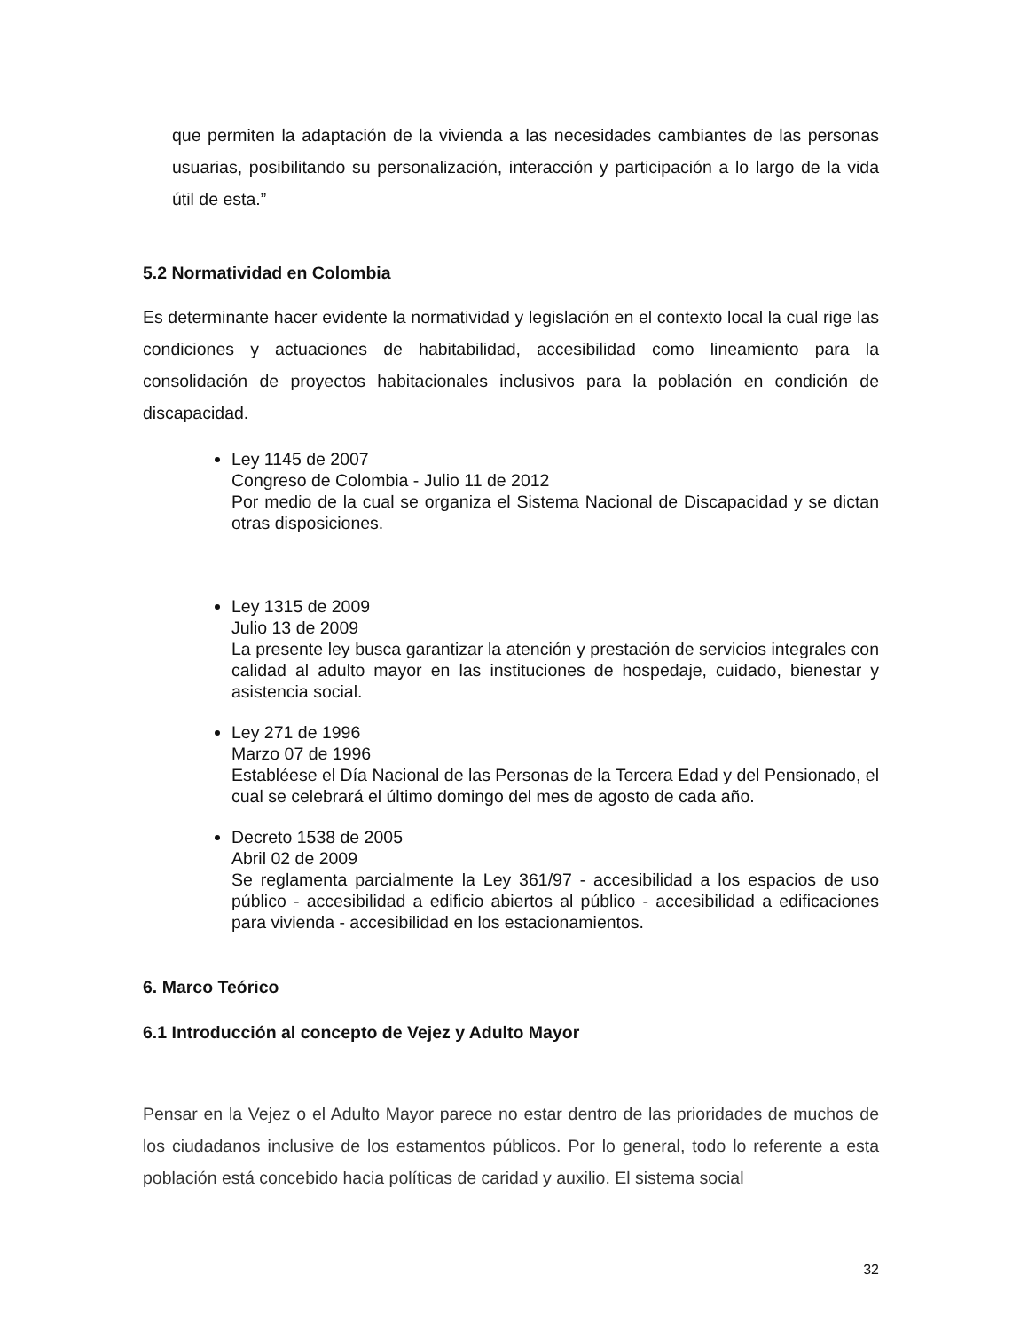que permiten la adaptación de la vivienda a las necesidades cambiantes de las personas usuarias, posibilitando su personalización, interacción y participación a lo largo de la vida útil de esta.”
5.2 Normatividad en Colombia
Es determinante hacer evidente la normatividad y legislación en el contexto local la cual rige las condiciones y actuaciones de habitabilidad, accesibilidad como lineamiento para la consolidación de proyectos habitacionales inclusivos para la población en condición de discapacidad.
Ley 1145 de 2007
Congreso de Colombia - Julio 11 de 2012
Por medio de la cual se organiza el Sistema Nacional de Discapacidad y se dictan otras disposiciones.
Ley 1315 de 2009
Julio 13 de 2009
La presente ley busca garantizar la atención y prestación de servicios integrales con calidad al adulto mayor en las instituciones de hospedaje, cuidado, bienestar y asistencia social.
Ley 271 de 1996
Marzo 07 de 1996
Establéese el Día Nacional de las Personas de la Tercera Edad y del Pensionado, el cual se celebrará el último domingo del mes de agosto de cada año.
Decreto 1538 de 2005
Abril 02 de 2009
Se reglamenta parcialmente la Ley 361/97 - accesibilidad a los espacios de uso público - accesibilidad a edificio abiertos al público - accesibilidad a edificaciones para vivienda - accesibilidad en los estacionamientos.
6. Marco Teórico
6.1 Introducción al concepto de Vejez y Adulto Mayor
Pensar en la Vejez o el Adulto Mayor parece no estar dentro de las prioridades de muchos de los ciudadanos inclusive de los estamentos públicos. Por lo general, todo lo referente a esta población está concebido hacia políticas de caridad y auxilio. El sistema social
32